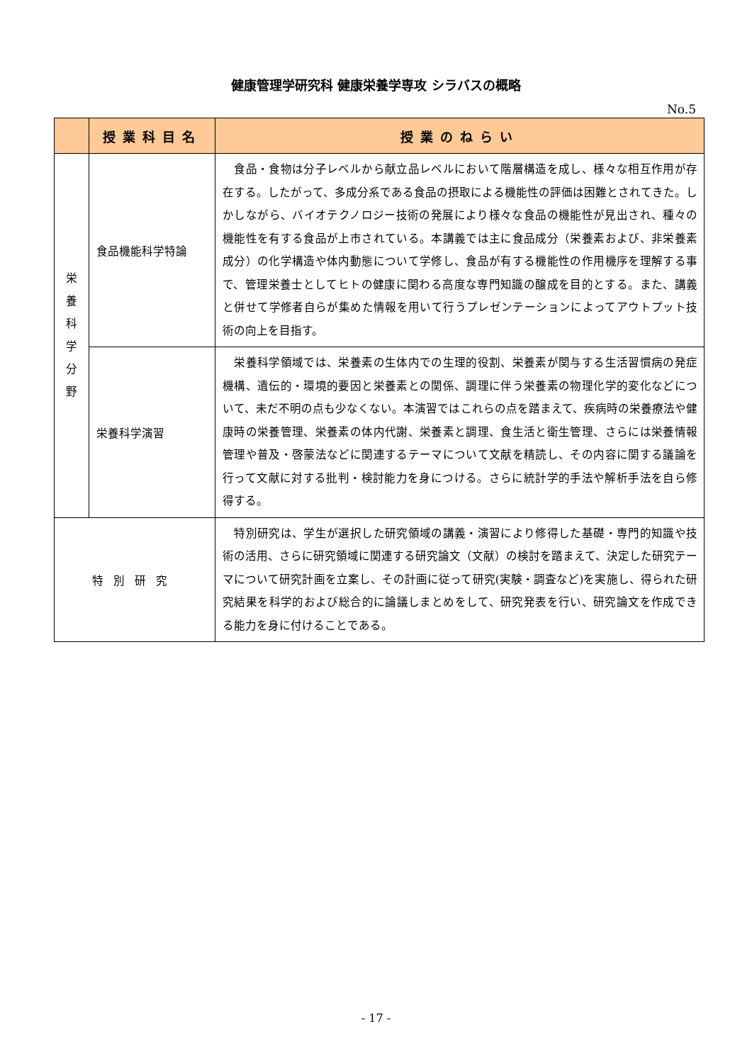健康管理学研究科 健康栄養学専攻 シラバスの概略
No.5
| | 授業科目名 | 授業のねらい |
| --- | --- | --- |
| 栄 養 科 学 分 野 | 食品機能科学特論 | 食品・食物は分子レベルから献立品レベルにおいて階層構造を成し、様々な相互作用が存在する。したがって、多成分系である食品の摂取による機能性の評価は困難とされてきた。しかしながら、バイオテクノロジー技術の発展により様々な食品の機能性が見出され、種々の機能性を有する食品が上市されている。本講義では主に食品成分（栄養素および、非栄養素成分）の化学構造や体内動態について学修し、食品が有する機能性の作用機序を理解する事で、管理栄養士としてヒトの健康に関わる高度な専門知識の醸成を目的とする。また、講義と併せて学修者自らが集めた情報を用いて行うプレゼンテーションによってアウトプット技術の向上を目指す。 |
| | 栄養科学演習 | 栄養科学領域では、栄養素の生体内での生理的役割、栄養素が関与する生活習慣病の発症機構、遺伝的・環境的要因と栄養素との関係、調理に伴う栄養素の物理化学的変化などについて、未だ不明の点も少なくない。本演習ではこれらの点を踏まえて、疾病時の栄養療法や健康時の栄養管理、栄養素の体内代謝、栄養素と調理、食生活と衛生管理、さらには栄養情報管理や普及・啓蒙法などに関連するテーマについて文献を精読し、その内容に関する議論を行って文献に対する批判・検討能力を身につける。さらに統計学的手法や解析手法を自ら修得する。 |
| 特別研究 | | 特別研究は、学生が選択した研究領域の講義・演習により修得した基礎・専門的知識や技術の活用、さらに研究領域に関連する研究論文（文献）の検討を踏まえて、決定した研究テーマについて研究計画を立案し、その計画に従って研究(実験・調査など)を実施し、得られた研究結果を科学的および総合的に論議しまとめをして、研究発表を行い、研究論文を作成できる能力を身に付けることである。 |
- 17 -